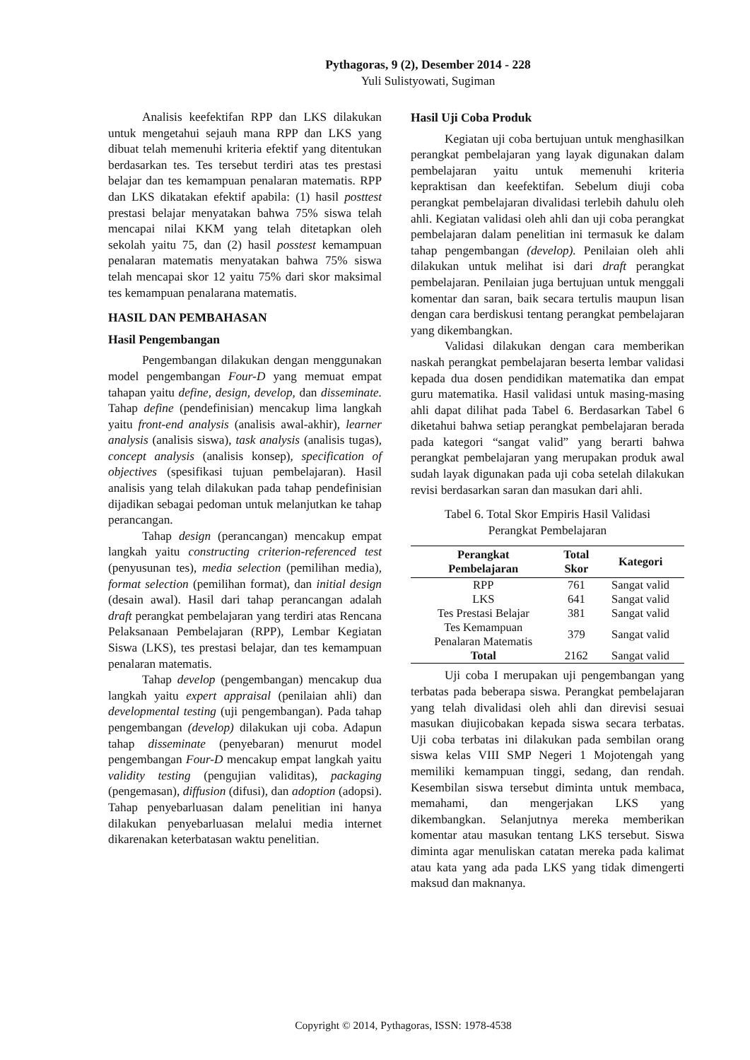Pythagoras, 9 (2), Desember 2014 - 228
Yuli Sulistyowati, Sugiman
Analisis keefektifan RPP dan LKS dilakukan untuk mengetahui sejauh mana RPP dan LKS yang dibuat telah memenuhi kriteria efektif yang ditentukan berdasarkan tes. Tes tersebut terdiri atas tes prestasi belajar dan tes kemampuan penalaran matematis. RPP dan LKS dikatakan efektif apabila: (1) hasil posttest prestasi belajar menyatakan bahwa 75% siswa telah mencapai nilai KKM yang telah ditetapkan oleh sekolah yaitu 75, dan (2) hasil posstest kemampuan penalaran matematis menyatakan bahwa 75% siswa telah mencapai skor 12 yaitu 75% dari skor maksimal tes kemampuan penalarana matematis.
HASIL DAN PEMBAHASAN
Hasil Pengembangan
Pengembangan dilakukan dengan menggunakan model pengembangan Four-D yang memuat empat tahapan yaitu define, design, develop, dan disseminate. Tahap define (pendefinisian) mencakup lima langkah yaitu front-end analysis (analisis awal-akhir), learner analysis (analisis siswa), task analysis (analisis tugas), concept analysis (analisis konsep), specification of objectives (spesifikasi tujuan pembelajaran). Hasil analisis yang telah dilakukan pada tahap pendefinisian dijadikan sebagai pedoman untuk melanjutkan ke tahap perancangan.
Tahap design (perancangan) mencakup empat langkah yaitu constructing criterion-referenced test (penyusunan tes), media selection (pemilihan media), format selection (pemilihan format), dan initial design (desain awal). Hasil dari tahap perancangan adalah draft perangkat pembelajaran yang terdiri atas Rencana Pelaksanaan Pembelajaran (RPP), Lembar Kegiatan Siswa (LKS), tes prestasi belajar, dan tes kemampuan penalaran matematis.
Tahap develop (pengembangan) mencakup dua langkah yaitu expert appraisal (penilaian ahli) dan developmental testing (uji pengembangan). Pada tahap pengembangan (develop) dilakukan uji coba. Adapun tahap disseminate (penyebaran) menurut model pengembangan Four-D mencakup empat langkah yaitu validity testing (pengujian validitas), packaging (pengemasan), diffusion (difusi), dan adoption (adopsi). Tahap penyebarluasan dalam penelitian ini hanya dilakukan penyebarluasan melalui media internet dikarenakan keterbatasan waktu penelitian.
Hasil Uji Coba Produk
Kegiatan uji coba bertujuan untuk menghasilkan perangkat pembelajaran yang layak digunakan dalam pembelajaran yaitu untuk memenuhi kriteria kepraktisan dan keefektifan. Sebelum diuji coba perangkat pembelajaran divalidasi terlebih dahulu oleh ahli. Kegiatan validasi oleh ahli dan uji coba perangkat pembelajaran dalam penelitian ini termasuk ke dalam tahap pengembangan (develop). Penilaian oleh ahli dilakukan untuk melihat isi dari draft perangkat pembelajaran. Penilaian juga bertujuan untuk menggali komentar dan saran, baik secara tertulis maupun lisan dengan cara berdiskusi tentang perangkat pembelajaran yang dikembangkan.
Validasi dilakukan dengan cara memberikan naskah perangkat pembelajaran beserta lembar validasi kepada dua dosen pendidikan matematika dan empat guru matematika. Hasil validasi untuk masing-masing ahli dapat dilihat pada Tabel 6. Berdasarkan Tabel 6 diketahui bahwa setiap perangkat pembelajaran berada pada kategori “sangat valid” yang berarti bahwa perangkat pembelajaran yang merupakan produk awal sudah layak digunakan pada uji coba setelah dilakukan revisi berdasarkan saran dan masukan dari ahli.
Tabel 6. Total Skor Empiris Hasil Validasi
Perangkat Pembelajaran
| Perangkat Pembelajaran | Total Skor | Kategori |
| --- | --- | --- |
| RPP | 761 | Sangat valid |
| LKS | 641 | Sangat valid |
| Tes Prestasi Belajar | 381 | Sangat valid |
| Tes Kemampuan Penalaran Matematis | 379 | Sangat valid |
| Total | 2162 | Sangat valid |
Uji coba I merupakan uji pengembangan yang terbatas pada beberapa siswa. Perangkat pembelajaran yang telah divalidasi oleh ahli dan direvisi sesuai masukan diujicobakan kepada siswa secara terbatas. Uji coba terbatas ini dilakukan pada sembilan orang siswa kelas VIII SMP Negeri 1 Mojotengah yang memiliki kemampuan tinggi, sedang, dan rendah. Kesembilan siswa tersebut diminta untuk membaca, memahami, dan mengerjakan LKS yang dikembangkan. Selanjutnya mereka memberikan komentar atau masukan tentang LKS tersebut. Siswa diminta agar menuliskan catatan mereka pada kalimat atau kata yang ada pada LKS yang tidak dimengerti maksud dan maknanya.
Copyright © 2014, Pythagoras, ISSN: 1978-4538